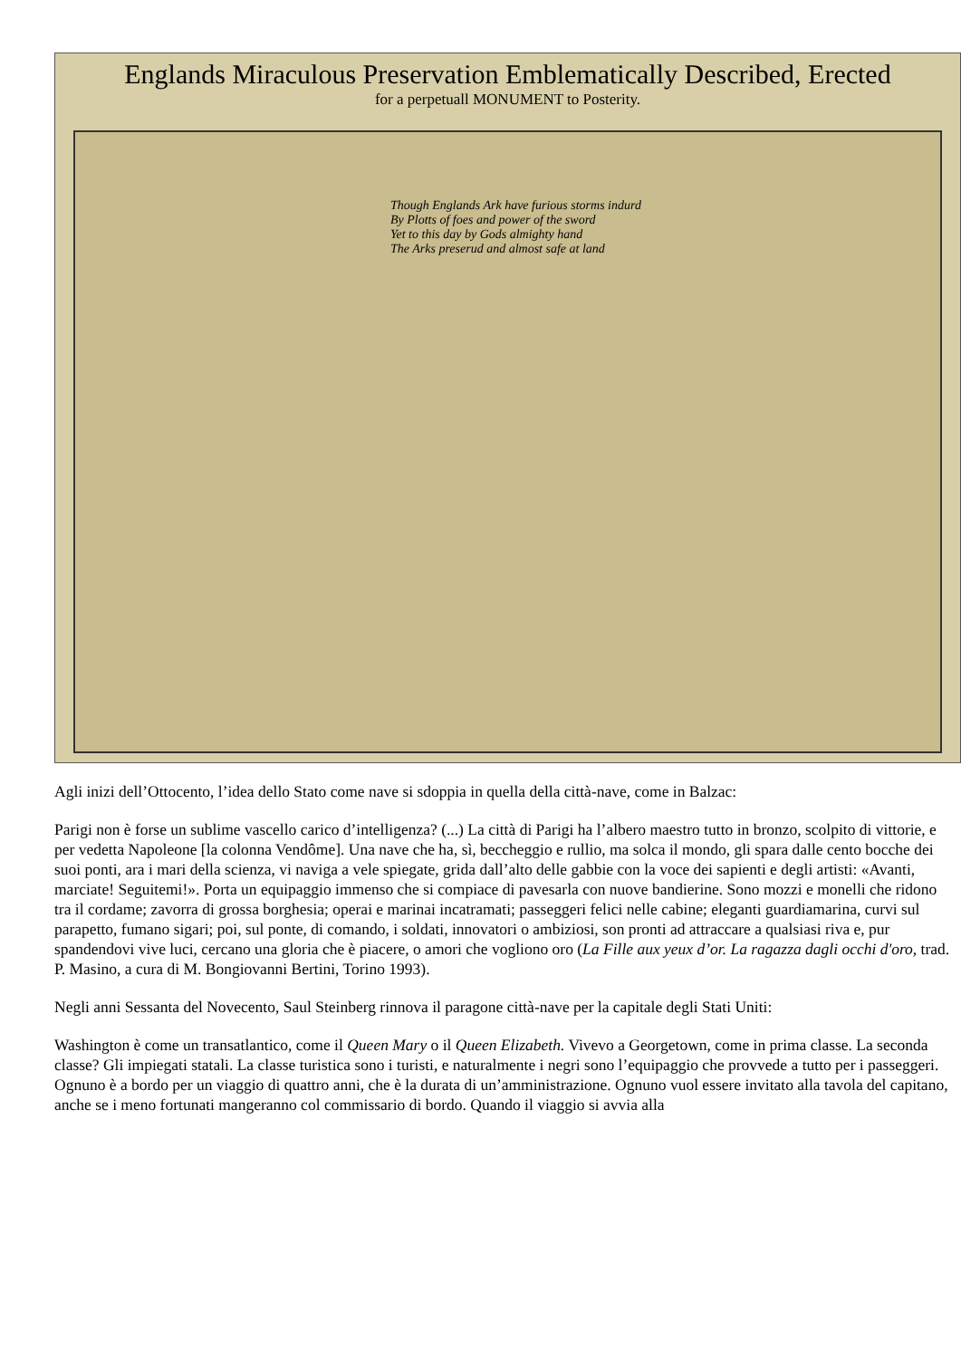Englands Miraculous Preservation Emblematically Described, Erected
for a perpetuall MONUMENT to Posterity.
Though Englands Ark have furious storms indurd
By Plotts of foes and power of the sword
Yet to this day by Gods almighty hand
The Arks preserud and almost safe at land
Agli inizi dell’Ottocento, l’idea dello Stato come nave si sdoppia in quella della città-nave, come in Balzac:
Parigi non è forse un sublime vascello carico d’intelligenza? (...) La città di Parigi ha l’albero maestro tutto in bronzo, scolpito di vittorie, e per vedetta Napoleone [la colonna Vendôme]. Una nave che ha, sì, beccheggio e rullio, ma solca il mondo, gli spara dalle cento bocche dei suoi ponti, ara i mari della scienza, vi naviga a vele spiegate, grida dall’alto delle gabbie con la voce dei sapienti e degli artisti: «Avanti, marciate! Seguitemi!». Porta un equipaggio immenso che si compiace di pavesarla con nuove bandierine. Sono mozzi e monelli che ridono tra il cordame; zavorra di grossa borghesia; operai e marinai incatramati; passeggeri felici nelle cabine; eleganti guardiamarina, curvi sul parapetto, fumano sigari; poi, sul ponte, di comando, i soldati, innovatori o ambiziosi, son pronti ad attraccare a qualsiasi riva e, pur spandendovi vive luci, cercano una gloria che è piacere, o amori che vogliono oro (La Fille aux yeux d’or. La ragazza dagli occhi d'oro, trad. P. Masino, a cura di M. Bongiovanni Bertini, Torino 1993).
Negli anni Sessanta del Novecento, Saul Steinberg rinnova il paragone città-nave per la capitale degli Stati Uniti:
Washington è come un transatlantico, come il Queen Mary o il Queen Elizabeth. Vivevo a Georgetown, come in prima classe. La seconda classe? Gli impiegati statali. La classe turistica sono i turisti, e naturalmente i negri sono l’equipaggio che provvede a tutto per i passeggeri. Ognuno è a bordo per un viaggio di quattro anni, che è la durata di un’amministrazione. Ognuno vuol essere invitato alla tavola del capitano, anche se i meno fortunati mangeranno col commissario di bordo. Quando il viaggio si avvia alla